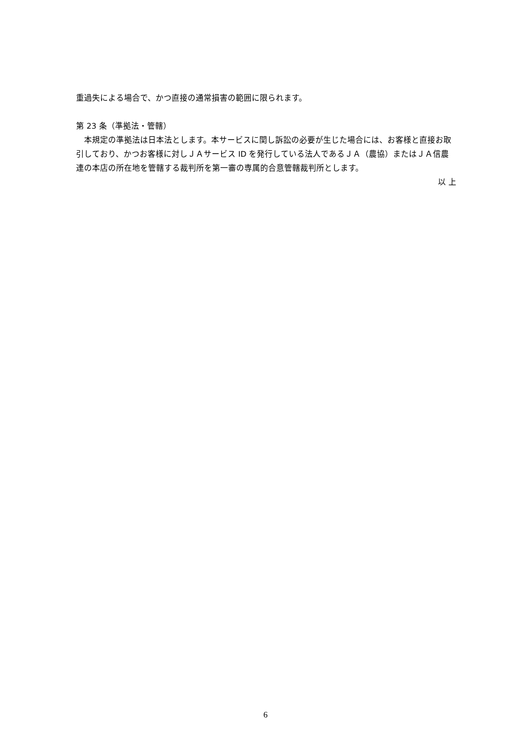重過失による場合で、かつ直接の通常損害の範囲に限られます。
第 23 条（準拠法・管轄）
　本規定の準拠法は日本法とします。本サービスに関し訴訟の必要が生じた場合には、お客様と直接お取引しており、かつお客様に対しＪＡサービス ID を発行している法人であるＪＡ（農協）またはＪＡ信農連の本店の所在地を管轄する裁判所を第一審の専属的合意管轄裁判所とします。
以 上
6